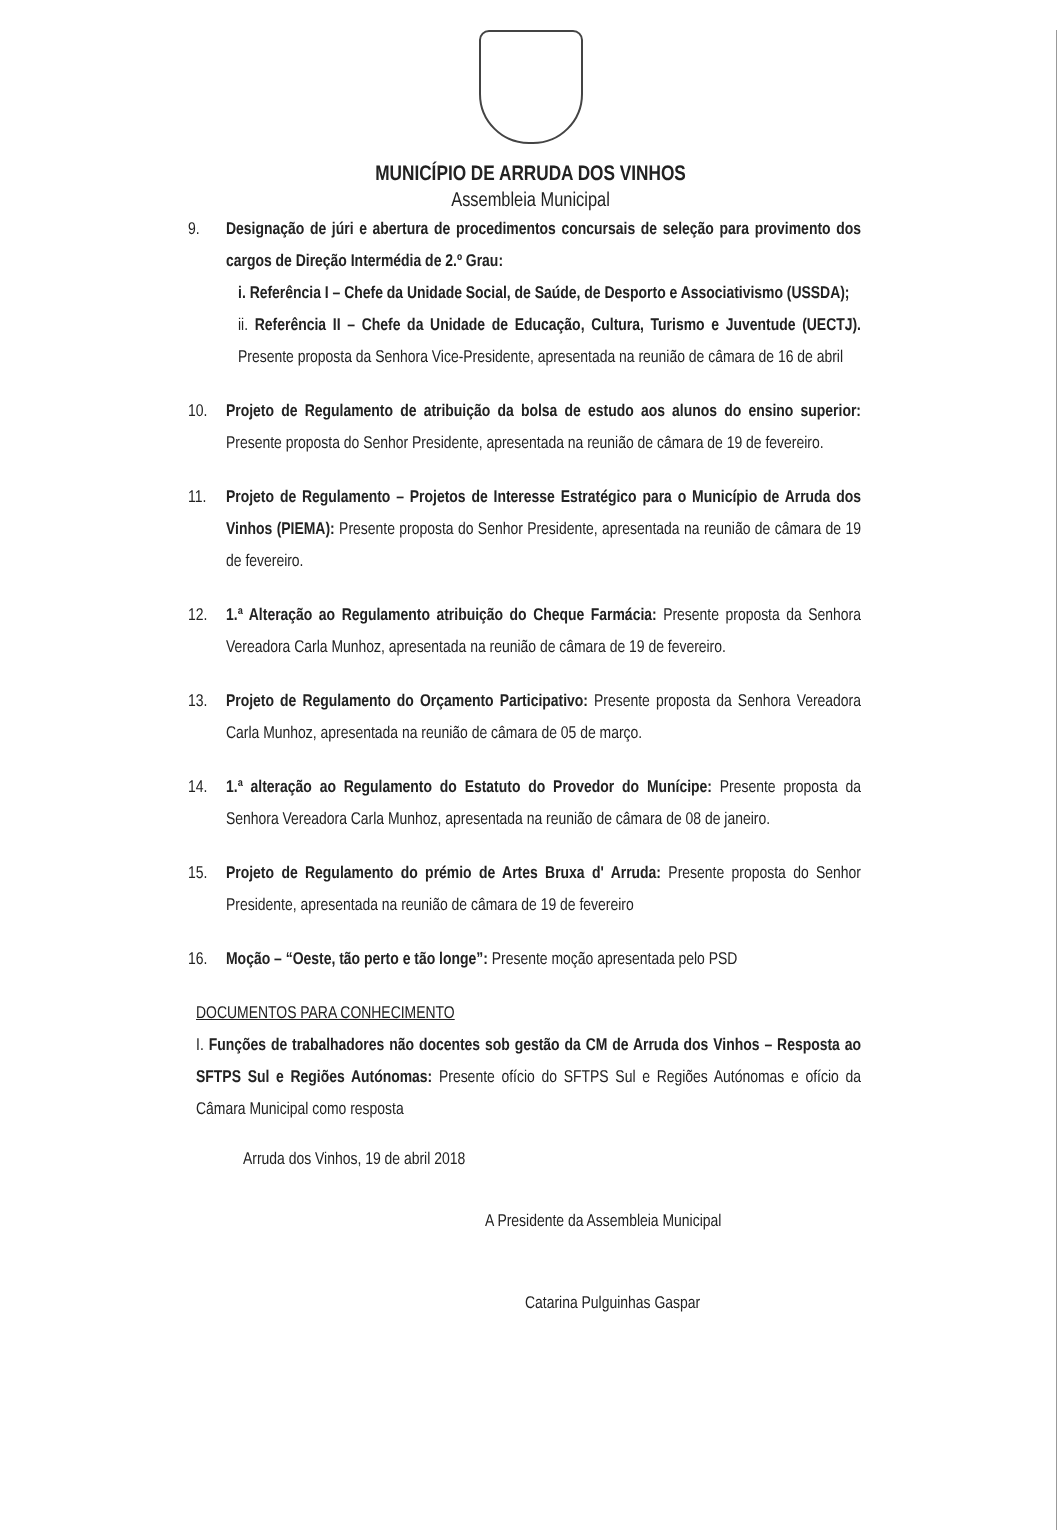MUNICÍPIO DE ARRUDA DOS VINHOS
Assembleia Municipal
9. Designação de júri e abertura de procedimentos concursais de seleção para provimento dos cargos de Direção Intermédia de 2.º Grau:
i. Referência I – Chefe da Unidade Social, de Saúde, de Desporto e Associativismo (USSDA);
ii. Referência II – Chefe da Unidade de Educação, Cultura, Turismo e Juventude (UECTJ). Presente proposta da Senhora Vice-Presidente, apresentada na reunião de câmara de 16 de abril
10. Projeto de Regulamento de atribuição da bolsa de estudo aos alunos do ensino superior: Presente proposta do Senhor Presidente, apresentada na reunião de câmara de 19 de fevereiro.
11. Projeto de Regulamento – Projetos de Interesse Estratégico para o Município de Arruda dos Vinhos (PIEMA): Presente proposta do Senhor Presidente, apresentada na reunião de câmara de 19 de fevereiro.
12. 1.ª Alteração ao Regulamento atribuição do Cheque Farmácia: Presente proposta da Senhora Vereadora Carla Munhoz, apresentada na reunião de câmara de 19 de fevereiro.
13. Projeto de Regulamento do Orçamento Participativo: Presente proposta da Senhora Vereadora Carla Munhoz, apresentada na reunião de câmara de 05 de março.
14. 1.ª alteração ao Regulamento do Estatuto do Provedor do Munícipe: Presente proposta da Senhora Vereadora Carla Munhoz, apresentada na reunião de câmara de 08 de janeiro.
15. Projeto de Regulamento do prémio de Artes Bruxa d' Arruda: Presente proposta do Senhor Presidente, apresentada na reunião de câmara de 19 de fevereiro
16. Moção – “Oeste, tão perto e tão longe”: Presente moção apresentada pelo PSD
DOCUMENTOS PARA CONHECIMENTO
I. Funções de trabalhadores não docentes sob gestão da CM de Arruda dos Vinhos – Resposta ao SFTPS Sul e Regiões Autónomas: Presente ofício do SFTPS Sul e Regiões Autónomas e ofício da Câmara Municipal como resposta
Arruda dos Vinhos, 19 de abril 2018
A Presidente da Assembleia Municipal
Catarina Pulguinhas Gaspar